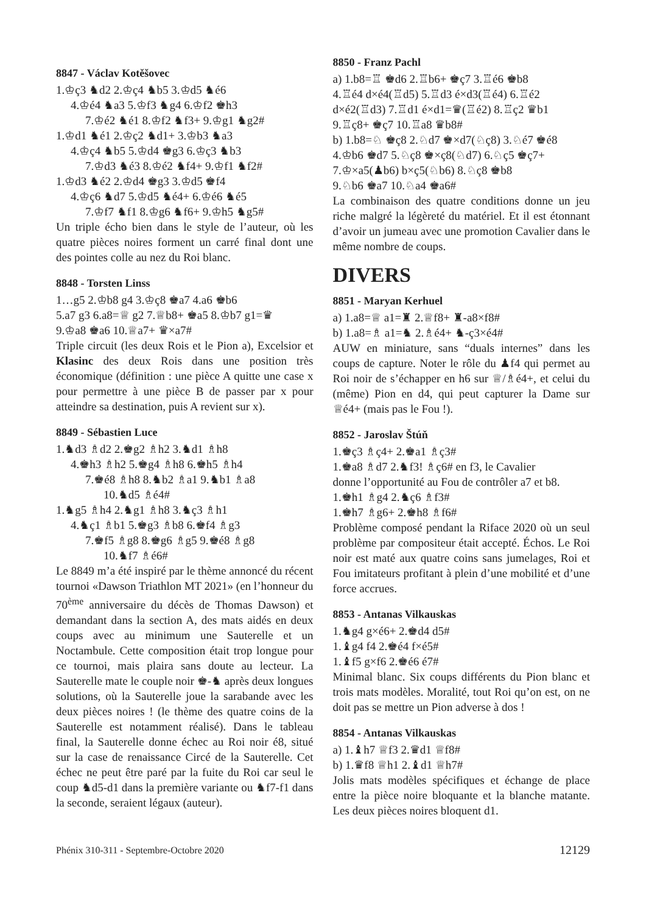8847 - Václav Kotěšovec
1.♔ç3 ♞d2 2.♔ç4 ♞b5 3.♔d5 ♞é6
4.♔é4 ♞a3 5.♔f3 ♞g4 6.♔f2 ♚h3
7.♔é2 ♞é1 8.♔f2 ♞f3+ 9.♔g1 ♞g2#
1.♔d1 ♞é1 2.♔ç2 ♞d1+ 3.♔b3 ♞a3
4.♔ç4 ♞b5 5.♔d4 ♚g3 6.♔ç3 ♞b3
7.♔d3 ♞é3 8.♔é2 ♞f4+ 9.♔f1 ♞f2#
1.♔d3 ♞é2 2.♔d4 ♚g3 3.♔d5 ♚f4
4.♔ç6 ♞d7 5.♔d5 ♞é4+ 6.♔é6 ♞é5
7.♔f7 ♞f1 8.♔g6 ♞f6+ 9.♔h5 ♞g5#
Un triple écho bien dans le style de l’auteur, où les quatre pièces noires forment un carré final dont une des pointes colle au nez du Roi blanc.
8848 - Torsten Linss
1…g5 2.♔b8 g4 3.♔ç8 ♚a7 4.a6 ♚b6
5.a7 g3 6.a8=♕ g2 7.♕b8+ ♚a5 8.♔b7 g1=♛
9.♔a8 ♚a6 10.♕a7+ ♛×a7#
Triple circuit (les deux Rois et le Pion a), Excelsior et Klasinc des deux Rois dans une position très économique (définition : une pièce A quitte une case x pour permettre à une pièce B de passer par x pour atteindre sa destination, puis A revient sur x).
8849 - Sébastien Luce
1.♞d3 ♗d2 2.♚g2 ♗h2 3.♞d1 ♗h8
4.♚h3 ♗h2 5.♚g4 ♗h8 6.♚h5 ♗h4
7.♚é8 ♗h8 8.♞b2 ♗a1 9.♞b1 ♗a8
10.♞d5 ♗é4#
1.♞g5 ♗h4 2.♞g1 ♗h8 3.♞ç3 ♗h1
4.♞ç1 ♗b1 5.♚g3 ♗b8 6.♚f4 ♗g3
7.♚f5 ♗g8 8.♚g6 ♗g5 9.♚é8 ♗g8
10.♞f7 ♗é6#
Le 8849 m’a été inspiré par le thème annoncé du récent tournoi «Dawson Triathlon MT 2021» (en l’honneur du 70<sup>ème</sup> anniversaire du décès de Thomas Dawson) et demandant dans la section A, des mats aidés en deux coups avec au minimum une Sauterelle et un Noctambule. Cette composition était trop longue pour ce tournoi, mais plaira sans doute au lecteur. La Sauterelle mate le couple noir ♚-♞ après deux longues solutions, où la Sauterelle joue la sarabande avec les deux pièces noires ! (le thème des quatre coins de la Sauterelle est notamment réalisé). Dans le tableau final, la Sauterelle donne échec au Roi noir é8, situé sur la case de renaissance Circé de la Sauterelle. Cet échec ne peut être paré par la fuite du Roi car seul le coup ♞d5-d1 dans la première variante ou ♞f7-f1 dans la seconde, seraient légaux (auteur).
8850 - Franz Pachl
a) 1.b8=♖ ♚d6 2.♖b6+ ♚ç7 3.♖é6 ♚b8
4.♖é4 d×é4(♖d5) 5.♖d3 é×d3(♖é4) 6.♖é2
d×é2(♖d3) 7.♖d1 é×d1=♛(♖é2) 8.♖ç2 ♛b1
9.♖ç8+ ♚ç7 10.♖a8 ♛b8#
b) 1.b8=♘ ♚ç8 2.♘d7 ♚×d7(♘ç8) 3.♘é7 ♚é8
4.♔b6 ♚d7 5.♘ç8 ♚×ç8(♘d7) 6.♘ç5 ♚ç7+
7.♔×a5(♟b6) b×ç5(♘b6) 8.♘ç8 ♚b8
9.♘b6 ♚a7 10.♘a4 ♚a6#
La combinaison des quatre conditions donne un jeu riche malgré la légèreté du matériel. Et il est étonnant d’avoir un jumeau avec une promotion Cavalier dans le même nombre de coups.
DIVERS
8851 - Maryan Kerhuel
a) 1.a8=♕ a1=♜ 2.♕f8+ ♜-a8×f8#
b) 1.a8=♗ a1=♞ 2.♗é4+ ♞-ç3×é4#
AUW en miniature, sans “duals internes” dans les coups de capture. Noter le rôle du ♟f4 qui permet au Roi noir de s’échapper en h6 sur ♕/♗é4+, et celui du (même) Pion en d4, qui peut capturer la Dame sur ♕é4+ (mais pas le Fou !).
8852 - Jaroslav Štúň
1.♚ç3 ♗ç4+ 2.♚a1 ♗ç3#
1.♚a8 ♗d7 2.♞f3! ♗ç6# en f3, le Cavalier
donne l’opportunité au Fou de contrôler a7 et b8.
1.♚h1 ♗g4 2.♞ç6 ♗f3#
1.♚h7 ♗g6+ 2.♚h8 ♗f6#
Problème composé pendant la Riface 2020 où un seul problème par compositeur était accepté. Échos. Le Roi noir est maté aux quatre coins sans jumelages, Roi et Fou imitateurs profitant à plein d’une mobilité et d’une force accrues.
8853 - Antanas Vilkauskas
1.♞g4 g×é6+ 2.♚d4 d5#
1.♝g4 f4 2.♚é4 f×é5#
1.♝f5 g×f6 2.♚é6 é7#
Minimal blanc. Six coups différents du Pion blanc et trois mats modèles. Moralité, tout Roi qu’on est, on ne doit pas se mettre un Pion adverse à dos !
8854 - Antanas Vilkauskas
a) 1.♝h7 ♕f3 2.♛d1 ♕f8#
b) 1.♛f8 ♕h1 2.♝d1 ♕h7#
Jolis mats modèles spécifiques et échange de place entre la pièce noire bloquante et la blanche matante. Les deux pièces noires bloquent d1.
Phénix 310-311 - Septembre-Octobre 2020 12129